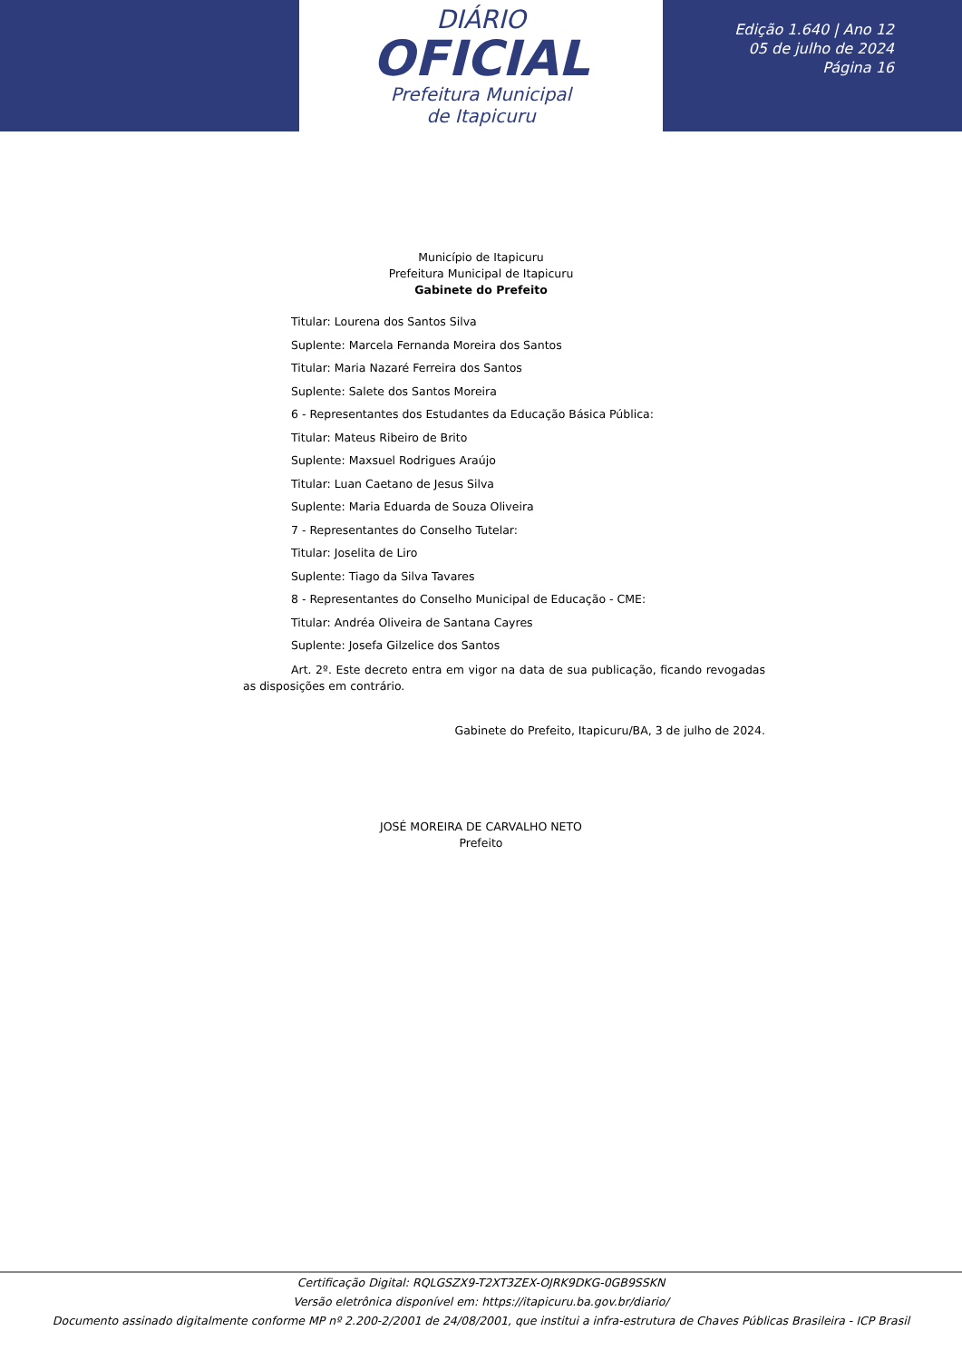DIÁRIO
OFICIAL
Prefeitura Municipal
de Itapicuru
Edição 1.640 | Ano 12
05 de julho de 2024
Página 16
Município de Itapicuru
Prefeitura Municipal de Itapicuru
Gabinete do Prefeito
Titular: Lourena dos Santos Silva
Suplente: Marcela Fernanda Moreira dos Santos
Titular: Maria Nazaré Ferreira dos Santos
Suplente: Salete dos Santos Moreira
6 - Representantes dos Estudantes da Educação Básica Pública:
Titular: Mateus Ribeiro de Brito
Suplente: Maxsuel Rodrigues Araújo
Titular: Luan Caetano de Jesus Silva
Suplente: Maria Eduarda de Souza Oliveira
7 - Representantes do Conselho Tutelar:
Titular: Joselita de Liro
Suplente: Tiago da Silva Tavares
8 - Representantes do Conselho Municipal de Educação - CME:
Titular: Andréa Oliveira de Santana Cayres
Suplente: Josefa Gilzelice dos Santos
Art. 2º. Este decreto entra em vigor na data de sua publicação, ficando revogadas as disposições em contrário.
Gabinete do Prefeito, Itapicuru/BA, 3 de julho de 2024.
JOSÉ MOREIRA DE CARVALHO NETO
Prefeito
Certificação Digital: RQLGSZX9-T2XT3ZEX-OJRK9DKG-0GB9SSKN
Versão eletrônica disponível em: https://itapicuru.ba.gov.br/diario/
Documento assinado digitalmente conforme MP nº 2.200-2/2001 de 24/08/2001, que institui a infra-estrutura de Chaves Públicas Brasileira - ICP Brasil